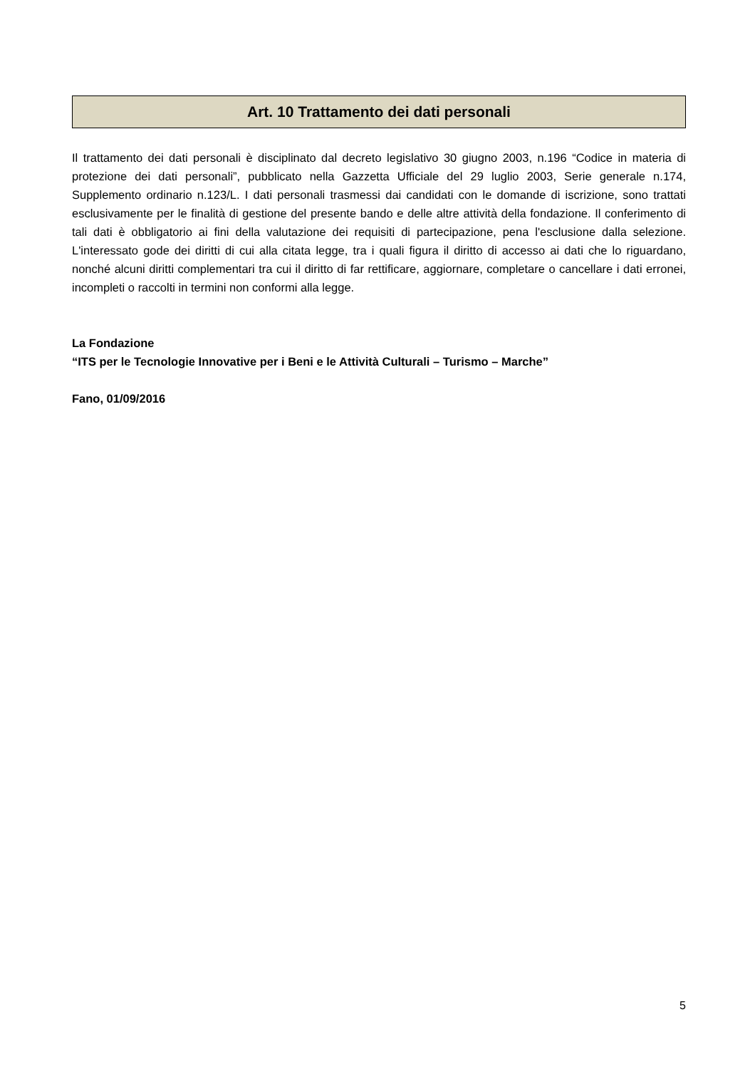Art. 10 Trattamento dei dati personali
Il trattamento dei dati personali è disciplinato dal decreto legislativo 30 giugno 2003, n.196 “Codice in materia di protezione dei dati personali”, pubblicato nella Gazzetta Ufficiale del 29 luglio 2003, Serie generale n.174, Supplemento ordinario n.123/L. I dati personali trasmessi dai candidati con le domande di iscrizione, sono trattati esclusivamente per le finalità di gestione del presente bando e delle altre attività della fondazione. Il conferimento di tali dati è obbligatorio ai fini della valutazione dei requisiti di partecipazione, pena l'esclusione dalla selezione. L'interessato gode dei diritti di cui alla citata legge, tra i quali figura il diritto di accesso ai dati che lo riguardano, nonché alcuni diritti complementari tra cui il diritto di far rettificare, aggiornare, completare o cancellare i dati erronei, incompleti o raccolti in termini non conformi alla legge.
La Fondazione
“ITS per le Tecnologie Innovative per i Beni e le Attività Culturali – Turismo – Marche”
Fano, 01/09/2016
5